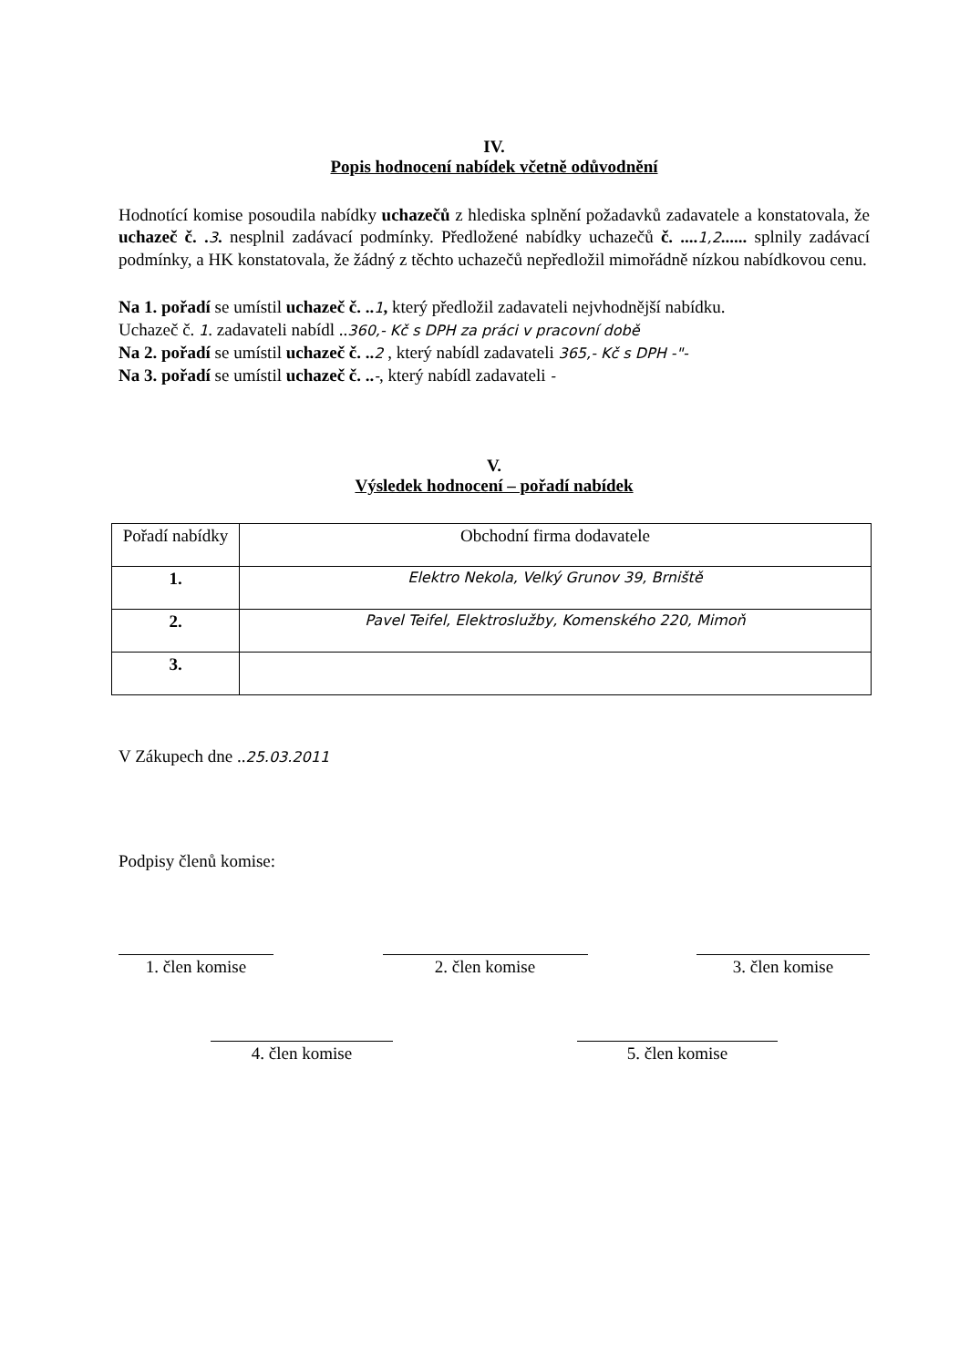IV.
Popis hodnocení nabídek včetně odůvodnění
Hodnotící komise posoudila nabídky uchazečů z hlediska splnění požadavků zadavatele a konstatovala, že uchazeč č. . 3. nesplnil zadávací podmínky. Předložené nabídky uchazečů č. .... 1,2...... splnily zadávací podmínky, a HK konstatovala, že žádný z těchto uchazečů nepředložil mimořádně nízkou nabídkovou cenu.
Na 1. pořadí se umístil uchazeč č. .. 1, který předložil zadavateli nejvhodnější nabídku.
Uchazeč č. 1. zadavateli nabídl ..360,- Kč s DPH za práci v pracovní době
Na 2. pořadí se umístil uchazeč č. .. 2 , který nabídl zadavateli 365,- Kč s DPH -"-
Na 3. pořadí se umístil uchazeč č. ..-, který nabídl zadavateli -
V.
Výsledek hodnocení – pořadí nabídek
| Pořadí nabídky | Obchodní firma dodavatele |
| --- | --- |
| 1. | Elektro Nekola, Velký Grunov 39, Brniště |
| 2. | Pavel Teifel, Elektroslužby, Komenského 220, Mimoň |
| 3. | |
V Zákupech dne ..25.03.2011
Podpisy členů komise:
1. člen komise 2. člen komise 3. člen komise
4. člen komise 5. člen komise